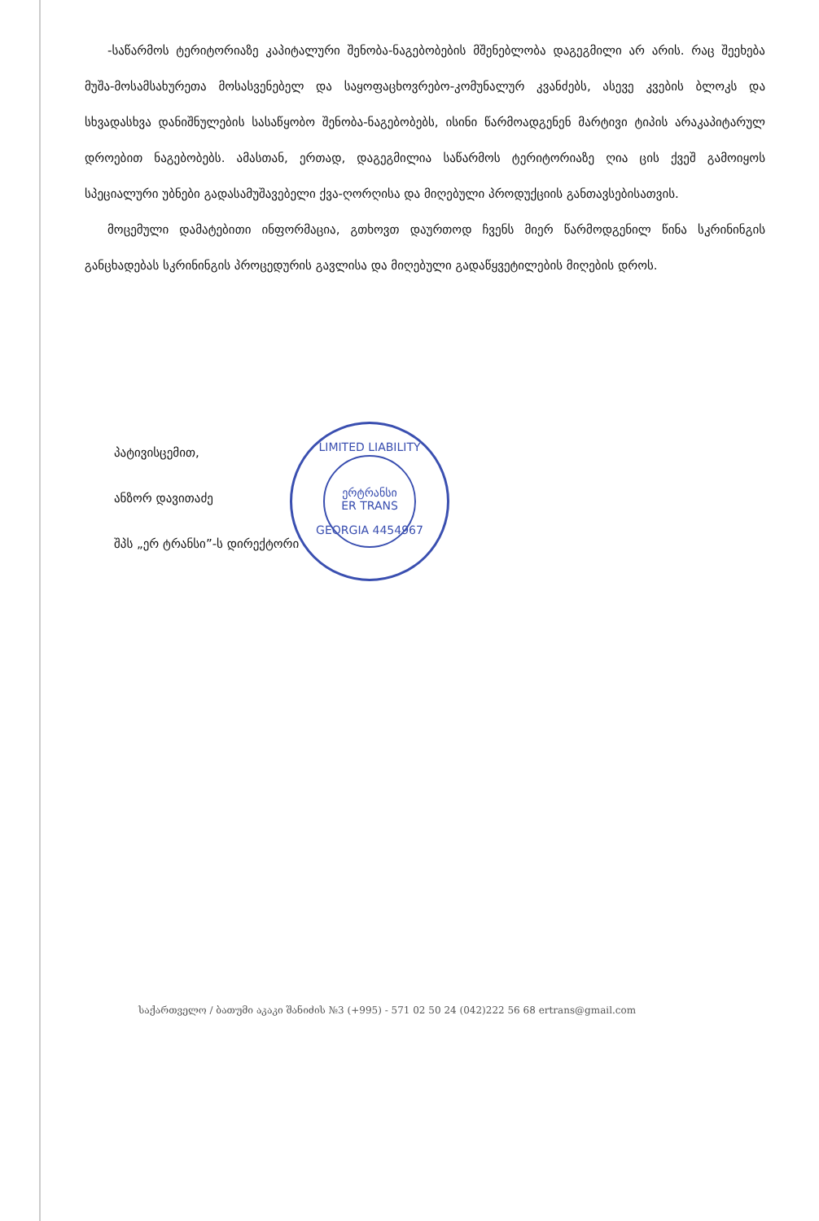-საწარმოს ტერიტორიაზე კაპიტალური შენობა-ნაგებობების მშენებლობა დაგეგმილი არ არის. რაც შეეხება მუშა-მოსამსახურეთა მოსასვენებელ და საყოფაცხოვრებო-კომუნალურ კვანძებს, ასევე კვების ბლოკს და სხვადასხვა დანიშნულების სასაწყობო შენობა-ნაგებობებს, ისინი წარმოადგენენ მარტივი ტიპის არაკაპიტარულ დროებით ნაგებობებს. ამასთან, ერთად, დაგეგმილია საწარმოს ტერიტორიაზე ღია ცის ქვეშ გამოიყოს სპეციალური უბნები გადასამუშავებელი ქვა-ღორღისა და მიღებული პროდუქციის განთავსებისათვის.
მოცემული დამატებითი ინფორმაცია, გთხოვთ დაურთოდ ჩვენს მიერ წარმოდგენილ წინა სკრინინგის განცხადებას სკრინინგის პროცედურის გავლისა და მიღებული გადაწყვეტილების მიღების დროს.
პატივისცემით,
ანზორ დავითაძე
შპს „ერ ტრანსი”-ს დირექტორი
LIMITED LIABILITY
ერტრანსი
ER TRANS
GEORGIA 4454967
საქართველო / ბათუმი აკაკი შანიძის №3 (+995) - 571 02 50 24 (042)222 56 68 ertrans@gmail.com